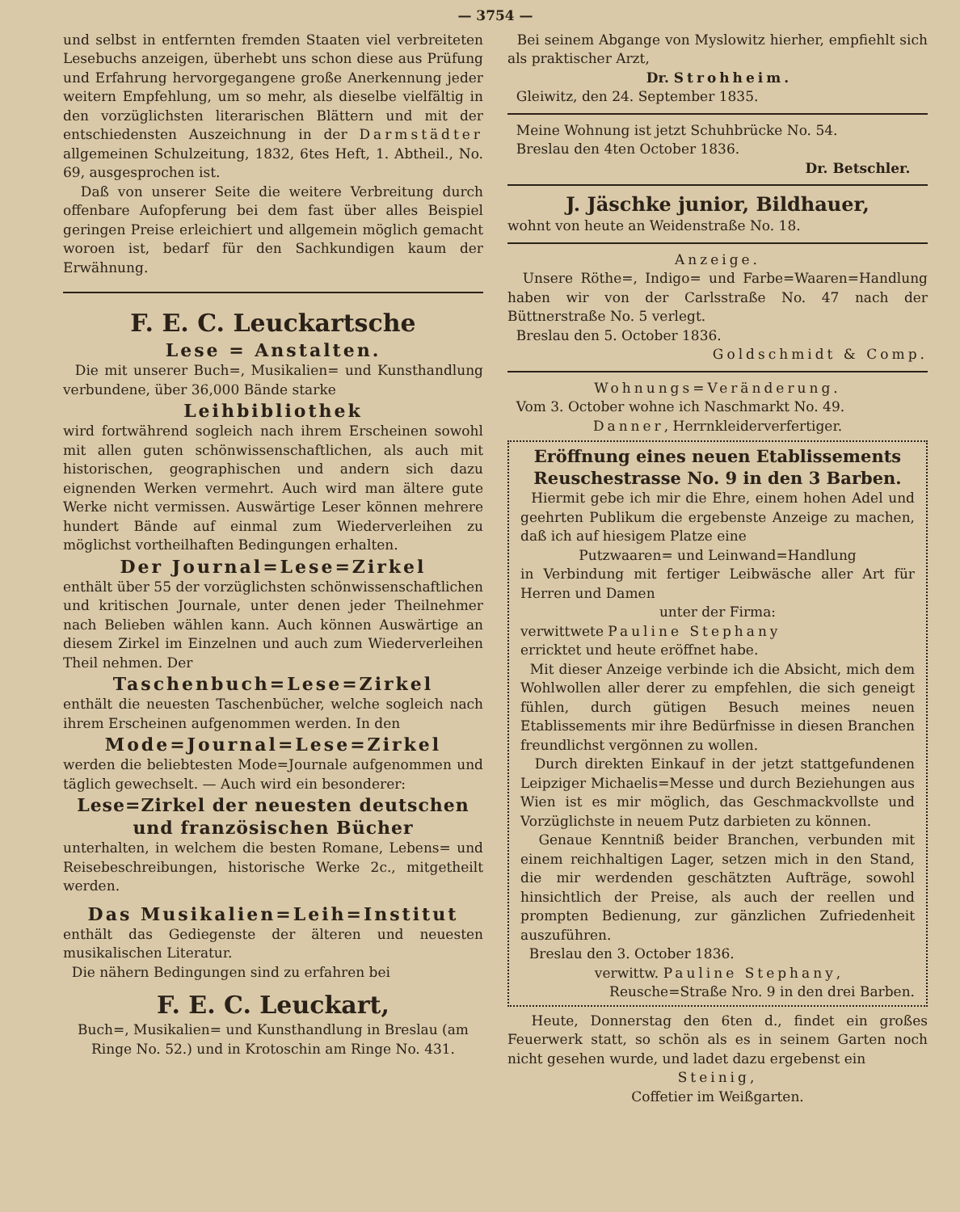— 3754 —
und selbst in entfernten fremden Staaten viel verbreiteten Lesebuchs anzeigen, überhebt uns schon diese aus Prüfung und Erfahrung hervorgegangene große Anerkennung jeder weitern Empfehlung, um so mehr, als dieselbe vielfältig in den vorzüglichsten literarischen Blättern und mit der entschiedensten Auszeichnung in der Darmstädter allgemeinen Schulzeitung, 1832, 6tes Heft, 1. Abtheil., No. 69, ausgesprochen ist.
Daß von unserer Seite die weitere Verbreitung durch offenbare Aufopferung bei dem fast über alles Beispiel geringen Preise erleichiert und allgemein möglich gemacht woroen ist, bedarf für den Sachkundigen kaum der Erwähnung.
F. E. C. Leuckartsche
Lese = Anstalten.
Die mit unserer Buch=, Musikalien= und Kunsthandlung verbundene, über 36,000 Bände starke
Leihbibliothek
wird fortwährend sogleich nach ihrem Erscheinen sowohl mit allen guten schönwissenschaftlichen, als auch mit historischen, geographischen und andern sich dazu eignenden Werken vermehrt. Auch wird man ältere gute Werke nicht vermissen. Auswärtige Leser können mehrere hundert Bände auf einmal zum Wiederverleihen zu möglichst vortheilhaften Bedingungen erhalten.
Der Journal=Lese=Zirkel
enthält über 55 der vorzüglichsten schönwissenschaftlichen und kritischen Journale, unter denen jeder Theilnehmer nach Belieben wählen kann. Auch können Auswärtige an diesem Zirkel im Einzelnen und auch zum Wiederverleihen Theil nehmen. Der
Taschenbuch=Lese=Zirkel
enthält die neuesten Taschenbücher, welche sogleich nach ihrem Erscheinen aufgenommen werden. In den
Mode=Journal=Lese=Zirkel
werden die beliebtesten Mode=Journale aufgenommen und täglich gewechselt. — Auch wird ein besonderer:
Lese=Zirkel der neuesten deutschen und französischen Bücher
unterhalten, in welchem die besten Romane, Lebens= und Reisebeschreibungen, historische Werke 2c., mitgetheilt werden.
Das Musikalien=Leih=Institut
enthält das Gediegenste der älteren und neuesten musikalischen Literatur.
Die nähern Bedingungen sind zu erfahren bei
F. E. C. Leuckart,
Buch=, Musikalien= und Kunsthandlung in Breslau (am Ringe No. 52.) und in Krotoschin am Ringe No. 431.
Bei seinem Abgange von Myslowitz hierher, empfiehlt sich als praktischer Arzt,
Dr. Strohheim.
Gleiwitz, den 24. September 1835.
Meine Wohnung ist jetzt Schuhbrücke No. 54.
Breslau den 4ten October 1836.
Dr. Betschler.
J. Jäschke junior, Bildhauer,
wohnt von heute an Weidenstraße No. 18.
Anzeige.
Unsere Röthe=, Indigo= und Farbe=Waaren=Handlung haben wir von der Carlsstraße No. 47 nach der Büttnerstraße No. 5 verlegt.
Breslau den 5. October 1836.
Goldschmidt & Comp.
Wohnungs=Veränderung.
Vom 3. October wohne ich Naschmarkt No. 49.
Danner, Herrnkleiderverfertiger.
Eröffnung eines neuen Etablissements Reuschestrasse No. 9 in den 3 Barben.
Hiermit gebe ich mir die Ehre, einem hohen Adel und geehrten Publikum die ergebenste Anzeige zu machen, daß ich auf hiesigem Platze eine
Putzwaaren= und Leinwand=Handlung
in Verbindung mit fertiger Leibwäsche aller Art für Herren und Damen
unter der Firma:
verwittwete Pauline Stephany
erricktet und heute eröffnet habe.
Mit dieser Anzeige verbinde ich die Absicht, mich dem Wohlwollen aller derer zu empfehlen, die sich geneigt fühlen, durch gütigen Besuch meines neuen Etablissements mir ihre Bedürfnisse in diesen Branchen freundlichst vergönnen zu wollen.
Durch direkten Einkauf in der jetzt stattgefundenen Leipziger Michaelis=Messe und durch Beziehungen aus Wien ist es mir möglich, das Geschmackvollste und Vorzüglichste in neuem Putz darbieten zu können.
Genaue Kenntniß beider Branchen, verbunden mit einem reichhaltigen Lager, setzen mich in den Stand, die mir werdenden geschätzten Aufträge, sowohl hinsichtlich der Preise, als auch der reellen und prompten Bedienung, zur gänzlichen Zufriedenheit auszuführen.
Breslau den 3. October 1836.
verwittw. Pauline Stephany,
Reusche=Straße Nro. 9 in den drei Barben.
Heute, Donnerstag den 6ten d., findet ein großes Feuerwerk statt, so schön als es in seinem Garten noch nicht gesehen wurde, und ladet dazu ergebenst ein
Steinig,
Coffetier im Weißgarten.